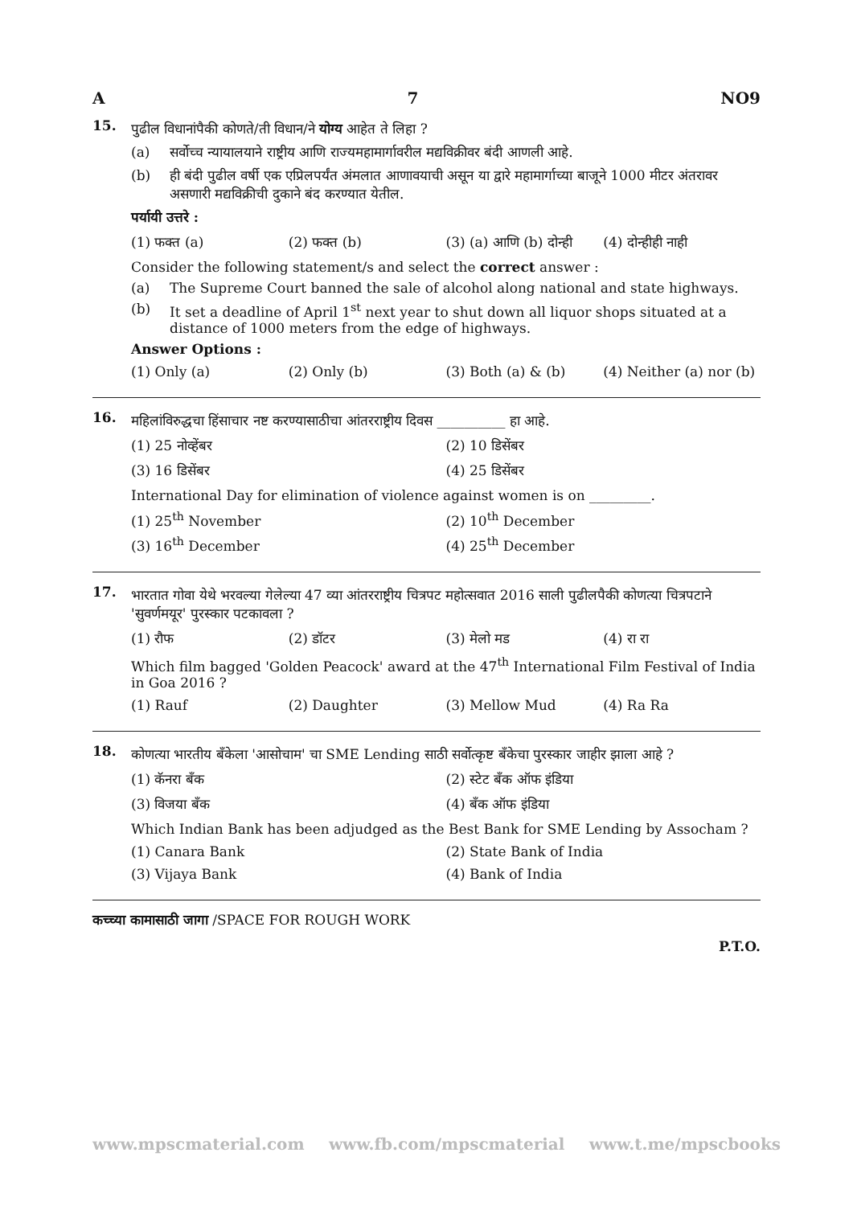A 7 NO9
15.
पुढील विधानांपैकी कोणते/ती विधान/ने योग्य आहेत ते लिहा ?
(a) सर्वोच्च न्यायालयाने राष्ट्रीय आणि राज्यमहामार्गावरील मद्यविक्रीवर बंदी आणली आहे.
(b) ही बंदी पुढील वर्षी एक एप्रिलपर्यंत अंमलात आणावयाची असून या द्वारे महामार्गाच्या बाजूने 1000 मीटर अंतरावर असणारी मद्यविक्रीची दुकाने बंद करण्यात येतील.
पर्यायी उत्तरे :
(1) फक्त (a) (2) फक्त (b) (3) (a) आणि (b) दोन्ही (4) दोन्हीही नाही
Consider the following statement/s and select the correct answer :
(a) The Supreme Court banned the sale of alcohol along national and state highways.
(b) It set a deadline of April 1<sup>st</sup> next year to shut down all liquor shops situated at a distance of 1000 meters from the edge of highways.
Answer Options :
(1) Only (a) (2) Only (b) (3) Both (a) & (b) (4) Neither (a) nor (b)
16.
महिलांविरुद्धचा हिंसाचार नष्ट करण्यासाठीचा आंतरराष्ट्रीय दिवस __________ हा आहे.
(1) 25 नोव्हेंबर (2) 10 डिसेंबर (3) 16 डिसेंबर (4) 25 डिसेंबर
International Day for elimination of violence against women is on _________.
(1) 25<sup>th</sup> November (2) 10<sup>th</sup> December (3) 16<sup>th</sup> December (4) 25<sup>th</sup> December
17.
भारतात गोवा येथे भरवल्या गेलेल्या 47 व्या आंतरराष्ट्रीय चित्रपट महोत्सवात 2016 साली पुढीलपैकी कोणत्या चित्रपटाने 'सुवर्णमयूर' पुरस्कार पटकावला ?
(1) रौफ (2) डॉटर (3) मेलो मड (4) रा रा
Which film bagged 'Golden Peacock' award at the 47<sup>th</sup> International Film Festival of India in Goa 2016 ?
(1) Rauf (2) Daughter (3) Mellow Mud (4) Ra Ra
18.
कोणत्या भारतीय बँकेला 'आसोचाम' चा SME Lending साठी सर्वोत्कृष्ट बँकेचा पुरस्कार जाहीर झाला आहे ?
(1) कॅनरा बँक (2) स्टेट बँक ऑफ इंडिया (3) विजया बँक (4) बँक ऑफ इंडिया
Which Indian Bank has been adjudged as the Best Bank for SME Lending by Assocham ?
(1) Canara Bank (2) State Bank of India (3) Vijaya Bank (4) Bank of India
कच्च्या कामासाठी जागा /SPACE FOR ROUGH WORK
P.T.O.
www.mpscmaterial.com www.fb.com/mpscmaterial www.t.me/mpscbooks